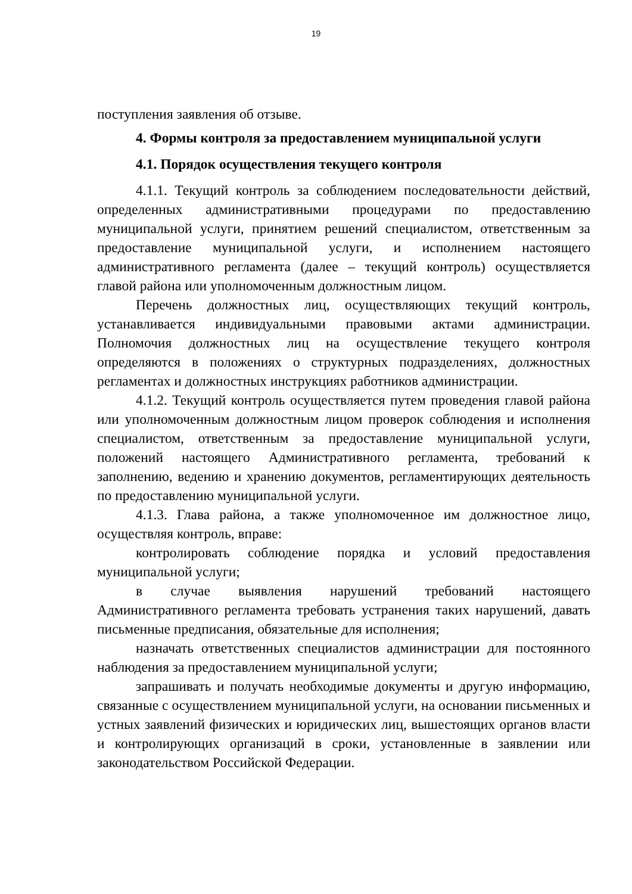19
поступления заявления об отзыве.
4. Формы контроля за предоставлением муниципальной услуги
4.1. Порядок осуществления текущего контроля
4.1.1. Текущий контроль за соблюдением последовательности действий, определенных административными процедурами по предоставлению муниципальной услуги, принятием решений специалистом, ответственным за предоставление муниципальной услуги, и исполнением настоящего административного регламента (далее – текущий контроль) осуществляется главой района или уполномоченным должностным лицом.
Перечень должностных лиц, осуществляющих текущий контроль, устанавливается индивидуальными правовыми актами администрации. Полномочия должностных лиц на осуществление текущего контроля определяются в положениях о структурных подразделениях, должностных регламентах и должностных инструкциях работников администрации.
4.1.2. Текущий контроль осуществляется путем проведения главой района или уполномоченным должностным лицом проверок соблюдения и исполнения специалистом, ответственным за предоставление муниципальной услуги, положений настоящего Административного регламента, требований к заполнению, ведению и хранению документов, регламентирующих деятельность по предоставлению муниципальной услуги.
4.1.3. Глава района, а также уполномоченное им должностное лицо, осуществляя контроль, вправе:
контролировать соблюдение порядка и условий предоставления муниципальной услуги;
в случае выявления нарушений требований настоящего Административного регламента требовать устранения таких нарушений, давать письменные предписания, обязательные для исполнения;
назначать ответственных специалистов администрации для постоянного наблюдения за предоставлением муниципальной услуги;
запрашивать и получать необходимые документы и другую информацию, связанные с осуществлением муниципальной услуги, на основании письменных и устных заявлений физических и юридических лиц, вышестоящих органов власти и контролирующих организаций в сроки, установленные в заявлении или законодательством Российской Федерации.